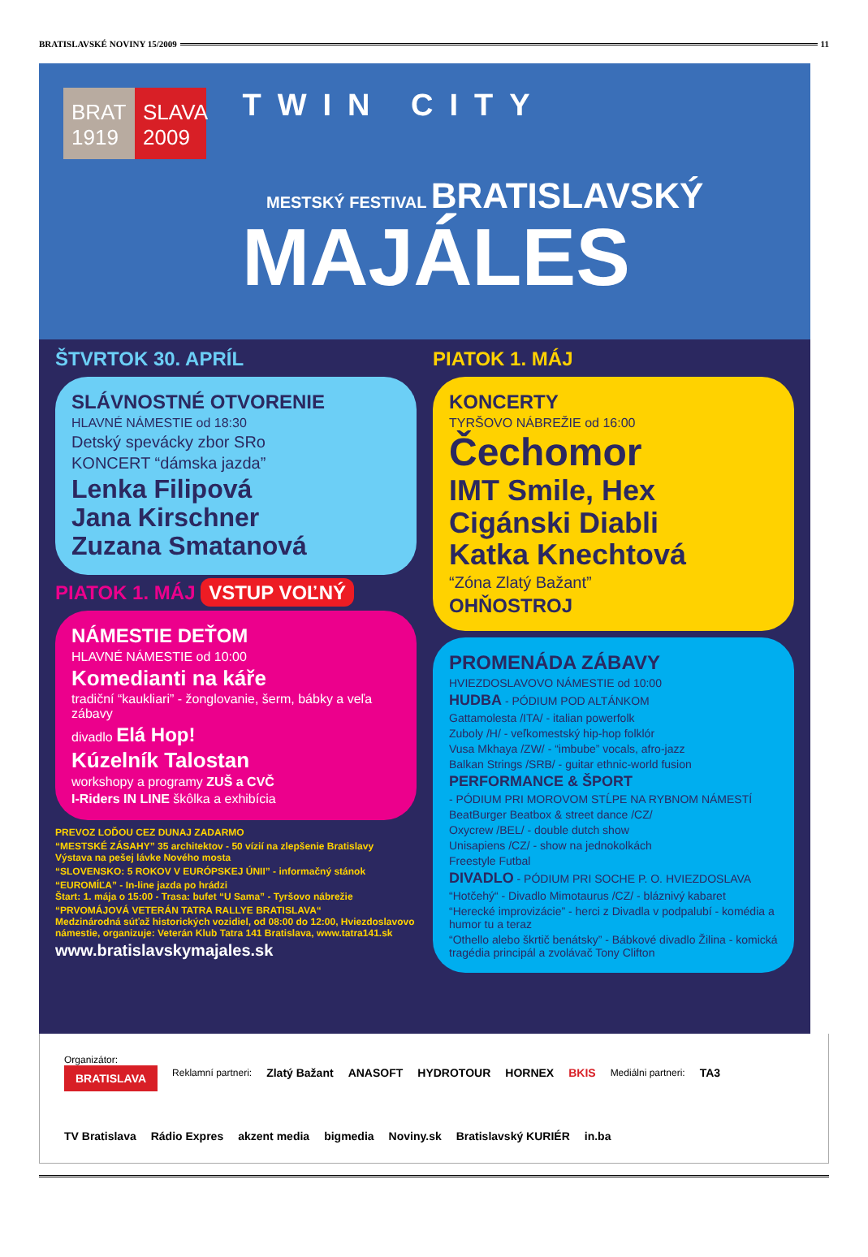BRATISLAVSKÉ NOVINY 15/2009 11
BRAT
1919
SLAVA
2009
TWIN CITY
MESTSKÝ FESTIVAL BRATISLAVSKÝ
MAJÁLES
ŠTVRTOK 30. APRÍL
SLÁVNOSTNÉ OTVORENIE
HLAVNÉ NÁMESTIE od 18:30
Detský spevácky zbor SRo
KONCERT “dámska jazda”
Lenka Filipová
Jana Kirschner
Zuzana Smatanová
PIATOK 1. MÁJ VSTUP VOĽNÝ
NÁMESTIE DEŤOM
HLAVNÉ NÁMESTIE od 10:00
Komedianti na káře
tradiční “kaukliari” - žonglovanie, šerm, bábky a veľa zábavy
divadlo Elá Hop!
Kúzelník Talostan
workshopy a programy ZUŠ a CVČ
I-Riders IN LINE škôlka a exhibícia
PREVOZ LOĎOU CEZ DUNAJ ZADARMO
“MESTSKÉ ZÁSAHY” 35 architektov - 50 vízií na zlepšenie Bratislavy
Výstava na pešej lávke Nového mosta
“SLOVENSKO: 5 ROKOV V EURÓPSKEJ ÚNII” - informačný stánok
“EUROMÍĽA” - In-line jazda po hrádzi
Štart: 1. mája o 15:00 - Trasa: bufet “U Sama” - Tyršovo nábrežie
“PRVOMÁJOVÁ VETERÁN TATRA RALLYE BRATISLAVA“
Medzinárodná súťaž historických vozidiel, od 08:00 do 12:00, Hviezdoslavovo námestie, organizuje: Veterán Klub Tatra 141 Bratislava, www.tatra141.sk
www.bratislavskymajales.sk
PIATOK 1. MÁJ
KONCERTY
TYRŠOVO NÁBREŽIE od 16:00
Čechomor
IMT Smile, Hex
Cigánski Diabli
Katka Knechtová
“Zóna Zlatý Bažant”
OHŇOSTROJ
PROMENÁDA ZÁBAVY
HVIEZDOSLAVOVO NÁMESTIE od 10:00
HUDBA - PÓDIUM POD ALTÁNKOM
Gattamolesta /ITA/ - italian powerfolk
Zuboly /H/ - veľkomestský hip-hop folklór
Vusa Mkhaya /ZW/ - “imbube” vocals, afro-jazz
Balkan Strings /SRB/ - guitar ethnic-world fusion
PERFORMANCE & ŠPORT
- PÓDIUM PRI MOROVOM STĹPE NA RYBNOM NÁMESTÍ
BeatBurger Beatbox & street dance /CZ/
Oxycrew /BEL/ - double dutch show
Unisapiens /CZ/ - show na jednokolkách
Freestyle Futbal
DIVADLO - PÓDIUM PRI SOCHE P. O. HVIEZDOSLAVA
“Hotčehý“ - Divadlo Mimotaurus /CZ/ - bláznivý kabaret
“Herecké improvizácie” - herci z Divadla v podpalubí - komédia a humor tu a teraz
“Othello alebo škrtič benátsky” - Bábkové divadlo Žilina - komická tragédia principál a zvolávač Tony Clifton
Organizátor:
BRATISLAVA
Reklamní partneri:
Zlatý Bažant ANASOFT HYDROTOUR HORNEX BKIS
Mediálni partneri:
TA3 TV Bratislava Rádio Expres akzent media bigmedia Noviny.sk Bratislavský KURIÉR in.ba